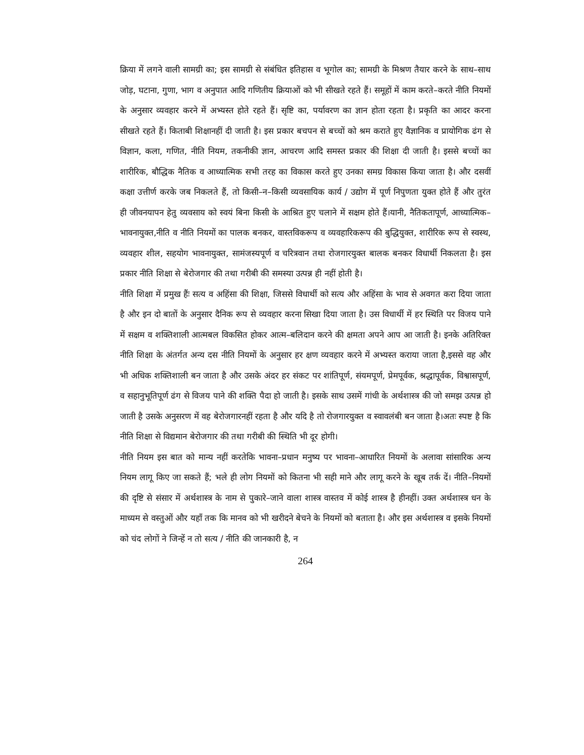क्रिया में लगने वाली सामग्री का; इस सामग्री से संबंधित इतिहास व भूगोल का; सामग्री के मिश्रण तैयार करने के साथ–साथ जोड़, घटाना, गुणा, भाग व अनुपात आदि गणितीय क्रियाओं को भी सीखते रहते हैं। समूहों में काम करते–करते नीति नियमों के अनुसार व्यवहार करने में अभ्यस्त होते रहते हैं। सृष्टि का, पर्यावरण का ज्ञान होता रहता है। प्रकृति का आदर करना सीखते रहते हैं। किताबी शिक्षानहीं दी जाती है। इस प्रकार बचपन से बच्चों को श्रम कराते हुए वैज्ञानिक व प्रायोगिक ढंग से विज्ञान, कला, गणित, नीति नियम, तकनीकी ज्ञान, आचरण आदि समस्त प्रकार की शिक्षा दी जाती है। इससे बच्चों का शारीरिक, बौद्धिक नैतिक व आध्यात्मिक सभी तरह का विकास करते हुए उनका समग्र विकास किया जाता है। और दसवीं कक्षा उत्तीर्ण करके जब निकलते हैं, तो किसी–न–किसी व्यवसायिक कार्य / उद्योग में पूर्ण निपुणता युक्त होते हैं और तुरंत ही जीवनयापन हेतु व्यवसाय को स्वयं बिना किसी के आश्रित हुए चलाने में सक्षम होते हैं।यानी, नैतिकतापूर्ण, आध्यात्मिक–भावनायुक्त,नीति व नीति नियमों का पालक बनकर, वास्तविकरूप व व्यवहारिकरूप की बुद्धियुक्त, शारीरिक रूप से स्वस्थ, व्यवहार शील, सहयोग भावनायुक्त, सामंजस्यपूर्ण व चरित्रवान तथा रोजगारयुक्त बालक बनकर विधार्थी निकलता है। इस प्रकार नीति शिक्षा से बेरोजगार की तथा गरीबी की समस्या उत्पन्न ही नहीं होती है।
नीति शिक्षा में प्रमुख हैंः सत्य व अहिंसा की शिक्षा, जिससे विधार्थी को सत्य और अहिंसा के भाव से अवगत करा दिया जाता है और इन दो बातों के अनुसार दैनिक रूप से व्यवहार करना सिखा दिया जाता है। उस विधार्थी में हर स्थिति पर विजय पाने में सक्षम व शक्तिशाली आत्मबल विकसित होकर आत्म–बलिदान करने की क्षमता अपने आप आ जाती है। इनके अतिरिक्त नीति शिक्षा के अंतर्गत अन्य दस नीति नियमों के अनुसार हर क्षण व्यवहार करने में अभ्यस्त कराया जाता है,इससे वह और भी अधिक शक्तिशाली बन जाता है और उसके अंदर हर संकट पर शांतिपूर्ण, संयमपूर्ण, प्रेमपूर्वक, श्रद्धापूर्वक, विश्वासपूर्ण, व सहानुभूतिपूर्ण ढंग से विजय पाने की शक्ति पैदा हो जाती है। इसके साथ उसमें गांधी के अर्थशास्त्र की जो समझ उत्पन्न हो जाती है उसके अनुसरण में वह बेरोजगारनहीं रहता है और यदि है तो रोजगारयुक्त व स्वावलंबी बन जाता है।अतः स्पष्ट है कि नीति शिक्षा से विद्यमान बेरोजगार की तथा गरीबी की स्थिति भी दूर होगी।
नीति नियम इस बात को मान्य नहीं करतेकि भावना–प्रधान मनुष्य पर भावना–आधारित नियमों के अलावा सांसारिक अन्य नियम लागू किए जा सकते हैं; भले ही लोग नियमों को कितना भी सही माने और लागू करने के खूब तर्क दें। नीति–नियमों की दृष्टि से संसार में अर्थशास्त्र के नाम से पुकारे–जाने वाला शास्त्र वास्तव में कोई शास्त्र है हीनहीं। उक्त अर्थशास्त्र धन के माध्यम से वस्तुओं और यहाँ तक कि मानव को भी खरीदने बेचने के नियमों को बताता है। और इस अर्थशास्त्र व इसके नियमों को चंद लोगों ने जिन्हें न तो सत्य / नीति की जानकारी है, न
264